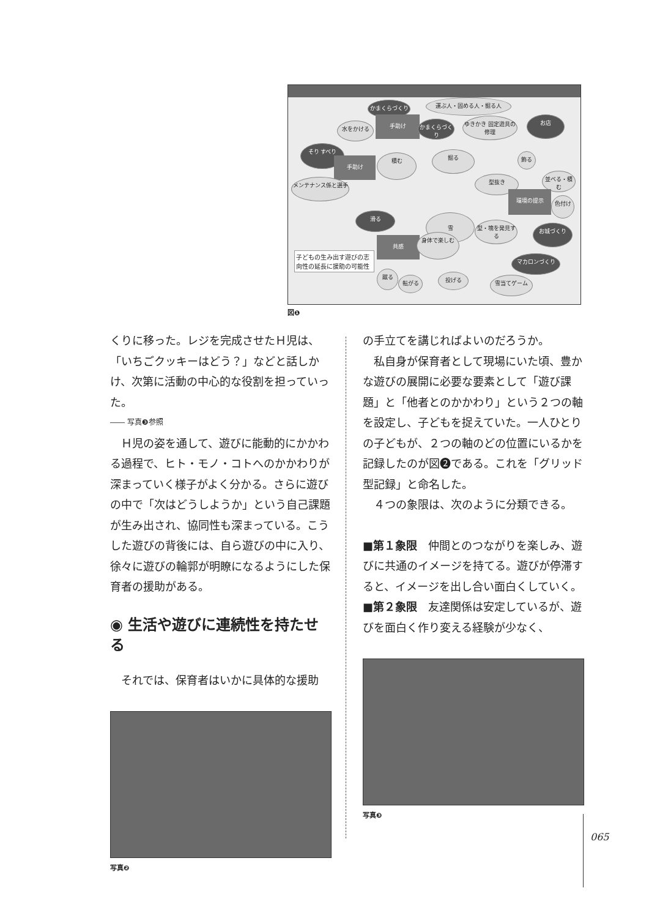雪
かまくらづくり 運ぶ人・固める人・掘る人
手助け
水をかける
かまくらづくり
ゆきかき 固定遊具の修理
お店
そり すべり
手助け 積む 掘る 飾る
並べる・積む
メンテナンス係と選手 型抜き
環境の提示
色付け
滑る
型・塊を発見する
お城づくり
共感 身体で楽しむ
子どもの生み出す遊びの志向性の延長に援助の可能性
マカロンづくり
蹴る
転がる 投げる 雪当てゲーム
図❶
くりに移った。レジを完成させたＨ児は、「いちごクッキーはどう？」などと話しかけ、次第に活動の中心的な役割を担っていった。
―― 写真❸参照
　Ｈ児の姿を通して、遊びに能動的にかかわる過程で、ヒト・モノ・コトへのかかわりが深まっていく様子がよく分かる。さらに遊びの中で「次はどうしようか」という自己課題が生み出され、協同性も深まっている。こうした遊びの背後には、自ら遊びの中に入り、徐々に遊びの輪郭が明瞭になるようにした保育者の援助がある。
◉ 生活や遊びに連続性を持たせる
　それでは、保育者はいかに具体的な援助
写真❷
の手立てを講じればよいのだろうか。
　私自身が保育者として現場にいた頃、豊かな遊びの展開に必要な要素として「遊び課題」と「他者とのかかわり」という２つの軸を設定し、子どもを捉えていた。一人ひとりの子どもが、２つの軸のどの位置にいるかを記録したのが図❷である。これを「グリッド型記録」と命名した。
　４つの象限は、次のように分類できる。
■第１象限　仲間とのつながりを楽しみ、遊びに共通のイメージを持てる。遊びが停滞すると、イメージを出し合い面白くしていく。
■第２象限　友達関係は安定しているが、遊びを面白く作り変える経験が少なく、
写真❸
065